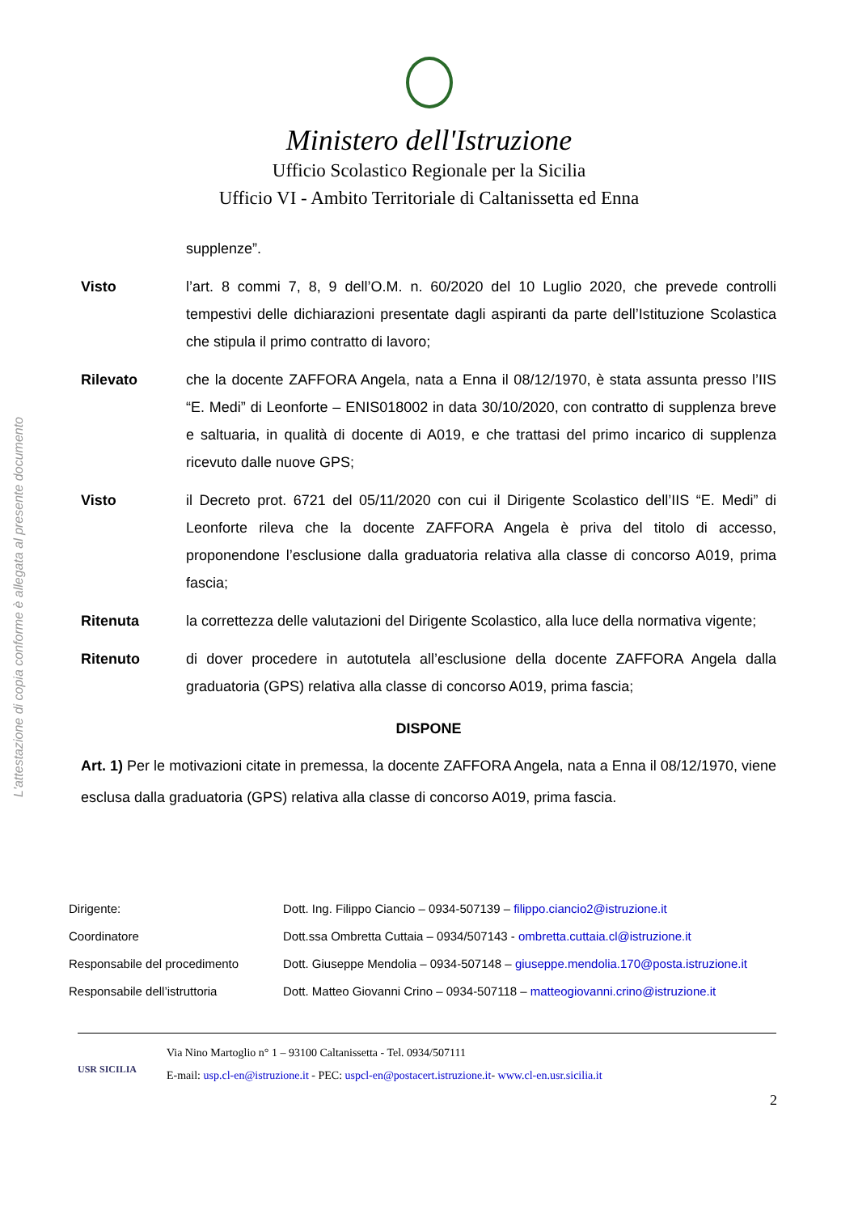L'attestazione di copia conforme è allegata al presente documento
Ministero dell'Istruzione
Ufficio Scolastico Regionale per la Sicilia
Ufficio VI - Ambito Territoriale di Caltanissetta ed Enna
supplenze”.
Visto l’art. 8 commi 7, 8, 9 dell’O.M. n. 60/2020 del 10 Luglio 2020, che prevede controlli tempestivi delle dichiarazioni presentate dagli aspiranti da parte dell’Istituzione Scolastica che stipula il primo contratto di lavoro;
Rilevato che la docente ZAFFORA Angela, nata a Enna il 08/12/1970, è stata assunta presso l’IIS “E. Medi” di Leonforte – ENIS018002 in data 30/10/2020, con contratto di supplenza breve e saltuaria, in qualità di docente di A019, e che trattasi del primo incarico di supplenza ricevuto dalle nuove GPS;
Visto il Decreto prot. 6721 del 05/11/2020 con cui il Dirigente Scolastico dell’IIS “E. Medi” di Leonforte rileva che la docente ZAFFORA Angela è priva del titolo di accesso, proponendone l’esclusione dalla graduatoria relativa alla classe di concorso A019, prima fascia;
Ritenuta la correttezza delle valutazioni del Dirigente Scolastico, alla luce della normativa vigente;
Ritenuto di dover procedere in autotutela all’esclusione della docente ZAFFORA Angela dalla graduatoria (GPS) relativa alla classe di concorso A019, prima fascia;
DISPONE
Art. 1) Per le motivazioni citate in premessa, la docente ZAFFORA Angela, nata a Enna il 08/12/1970, viene esclusa dalla graduatoria (GPS) relativa alla classe di concorso A019, prima fascia.
| Dirigente: | Dott. Ing. Filippo Ciancio – 0934-507139 – filippo.ciancio2@istruzione.it |
| Coordinatore | Dott.ssa Ombretta Cuttaia – 0934/507143 - ombretta.cuttaia.cl@istruzione.it |
| Responsabile del procedimento | Dott. Giuseppe Mendolia – 0934-507148 – giuseppe.mendolia.170@posta.istruzione.it |
| Responsabile dell’istruttoria | Dott. Matteo Giovanni Crino – 0934-507118 – matteogiovanni.crino@istruzione.it |
USR SICILIA
Via Nino Martoglio n° 1 – 93100 Caltanissetta - Tel. 0934/507111
E-mail: usp.cl-en@istruzione.it - PEC: uspcl-en@postacert.istruzione.it- www.cl-en.usr.sicilia.it
2